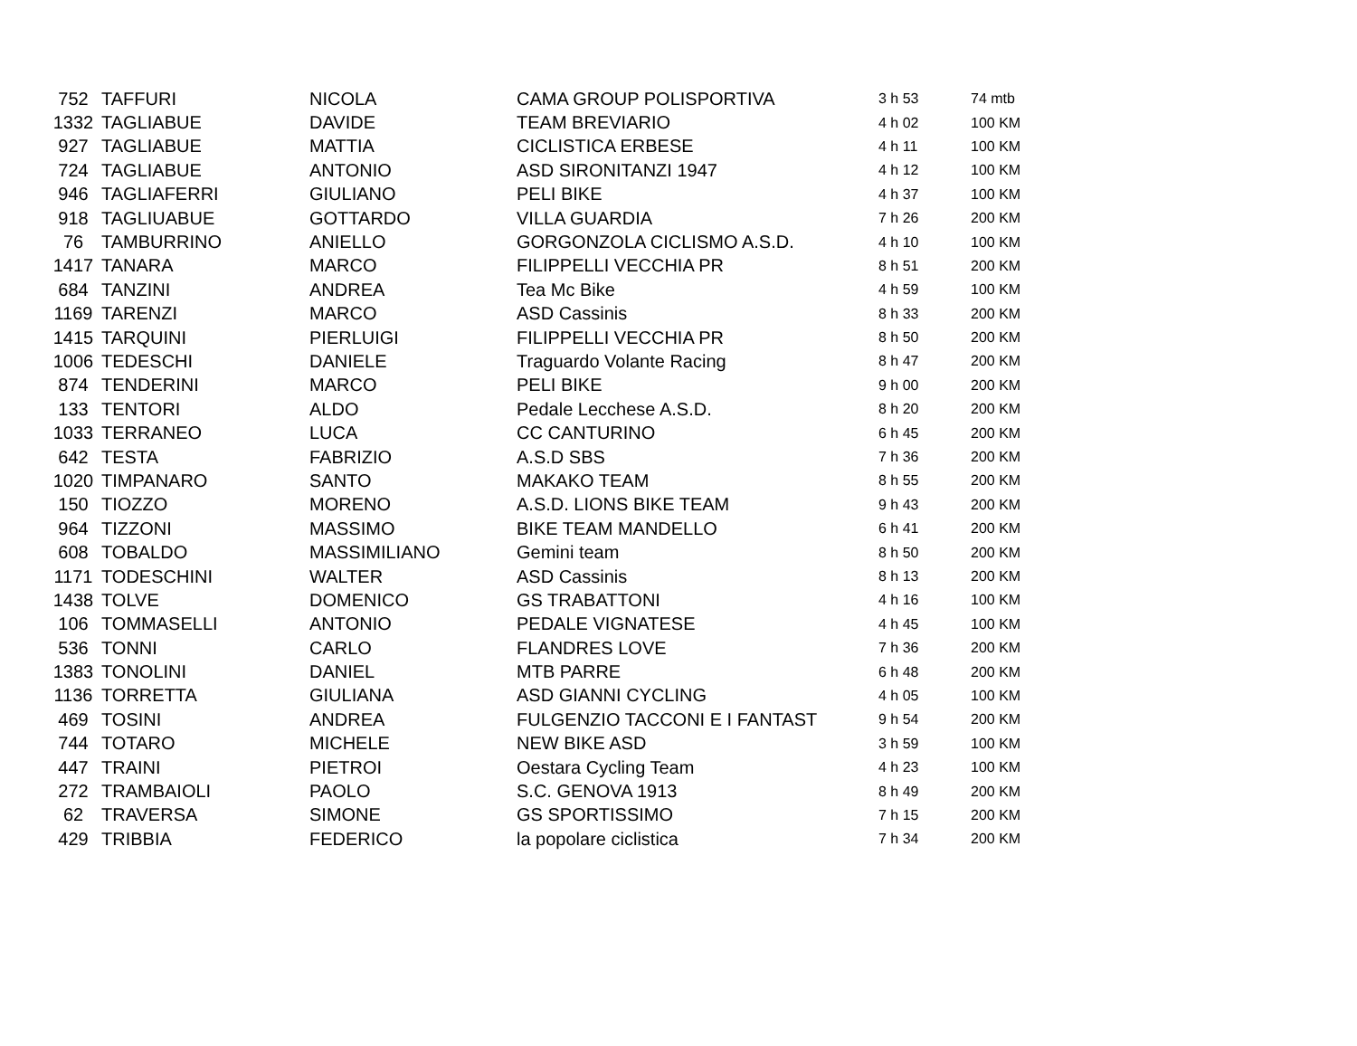| 752 | TAFFURI | NICOLA | CAMA GROUP POLISPORTIVA | 3 h 53 | 74 mtb |
| 1332 | TAGLIABUE | DAVIDE | TEAM BREVIARIO | 4 h 02 | 100 KM |
| 927 | TAGLIABUE | MATTIA | CICLISTICA ERBESE | 4 h 11 | 100 KM |
| 724 | TAGLIABUE | ANTONIO | ASD SIRONITANZI 1947 | 4 h 12 | 100 KM |
| 946 | TAGLIAFERRI | GIULIANO | PELI BIKE | 4 h 37 | 100 KM |
| 918 | TAGLIUABUE | GOTTARDO | VILLA GUARDIA | 7 h 26 | 200 KM |
| 76 | TAMBURRINO | ANIELLO | GORGONZOLA CICLISMO A.S.D. | 4 h 10 | 100 KM |
| 1417 | TANARA | MARCO | FILIPPELLI VECCHIA PR | 8 h 51 | 200 KM |
| 684 | TANZINI | ANDREA | Tea Mc Bike | 4 h 59 | 100 KM |
| 1169 | TARENZI | MARCO | ASD Cassinis | 8 h 33 | 200 KM |
| 1415 | TARQUINI | PIERLUIGI | FILIPPELLI VECCHIA PR | 8 h 50 | 200 KM |
| 1006 | TEDESCHI | DANIELE | Traguardo Volante Racing | 8 h 47 | 200 KM |
| 874 | TENDERINI | MARCO | PELI BIKE | 9 h 00 | 200 KM |
| 133 | TENTORI | ALDO | Pedale Lecchese A.S.D. | 8 h 20 | 200 KM |
| 1033 | TERRANEO | LUCA | CC CANTURINO | 6 h 45 | 200 KM |
| 642 | TESTA | FABRIZIO | A.S.D SBS | 7 h 36 | 200 KM |
| 1020 | TIMPANARO | SANTO | MAKAKO TEAM | 8 h 55 | 200 KM |
| 150 | TIOZZO | MORENO | A.S.D. LIONS BIKE TEAM | 9 h 43 | 200 KM |
| 964 | TIZZONI | MASSIMO | BIKE TEAM MANDELLO | 6 h 41 | 200 KM |
| 608 | TOBALDO | MASSIMILIANO | Gemini team | 8 h 50 | 200 KM |
| 1171 | TODESCHINI | WALTER | ASD Cassinis | 8 h 13 | 200 KM |
| 1438 | TOLVE | DOMENICO | GS TRABATTONI | 4 h 16 | 100 KM |
| 106 | TOMMASELLI | ANTONIO | PEDALE VIGNATESE | 4 h 45 | 100 KM |
| 536 | TONNI | CARLO | FLANDRES LOVE | 7 h 36 | 200 KM |
| 1383 | TONOLINI | DANIEL | MTB PARRE | 6 h 48 | 200 KM |
| 1136 | TORRETTA | GIULIANA | ASD GIANNI CYCLING | 4 h 05 | 100 KM |
| 469 | TOSINI | ANDREA | FULGENZIO TACCONI E I FANTAST | 9 h 54 | 200 KM |
| 744 | TOTARO | MICHELE | NEW BIKE ASD | 3 h 59 | 100 KM |
| 447 | TRAINI | PIETROI | Oestara Cycling Team | 4 h 23 | 100 KM |
| 272 | TRAMBAIOLI | PAOLO | S.C. GENOVA 1913 | 8 h 49 | 200 KM |
| 62 | TRAVERSA | SIMONE | GS SPORTISSIMO | 7 h 15 | 200 KM |
| 429 | TRIBBIA | FEDERICO | la popolare ciclistica | 7 h 34 | 200 KM |